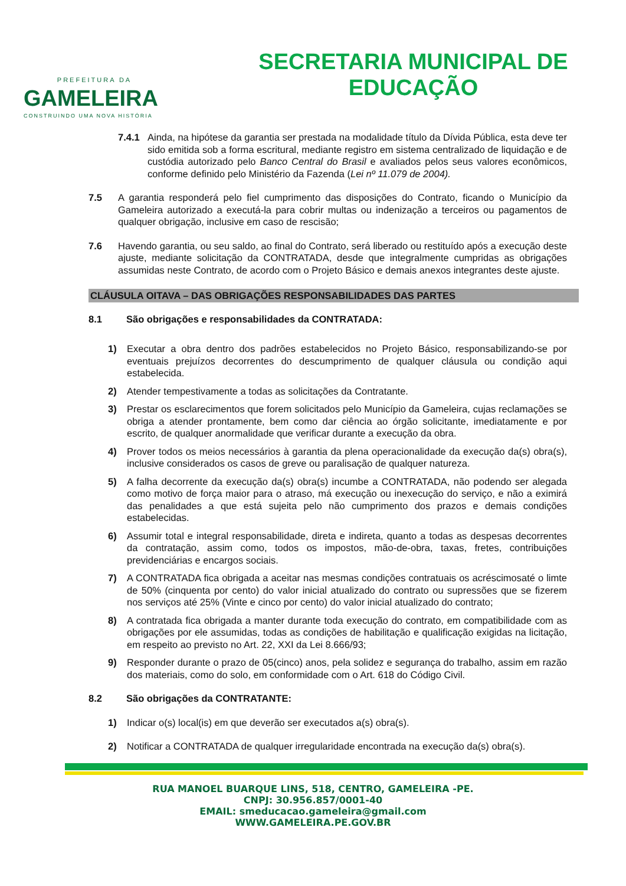PREFEITURA DA
GAMELEIRA
CONSTRUINDO UMA NOVA HISTÓRIA
SECRETARIA MUNICIPAL DE
EDUCAÇÃO
7.4.1 Ainda, na hipótese da garantia ser prestada na modalidade título da Dívida Pública, esta deve ter sido emitida sob a forma escritural, mediante registro em sistema centralizado de liquidação e de custódia autorizado pelo Banco Central do Brasil e avaliados pelos seus valores econômicos, conforme definido pelo Ministério da Fazenda (Lei nº 11.079 de 2004).
7.5 A garantia responderá pelo fiel cumprimento das disposições do Contrato, ficando o Município da Gameleira autorizado a executá-la para cobrir multas ou indenização a terceiros ou pagamentos de qualquer obrigação, inclusive em caso de rescisão;
7.6 Havendo garantia, ou seu saldo, ao final do Contrato, será liberado ou restituído após a execução deste ajuste, mediante solicitação da CONTRATADA, desde que integralmente cumpridas as obrigações assumidas neste Contrato, de acordo com o Projeto Básico e demais anexos integrantes deste ajuste.
CLÁUSULA OITAVA – DAS OBRIGAÇÕES RESPONSABILIDADES DAS PARTES
8.1 São obrigações e responsabilidades da CONTRATADA:
1) Executar a obra dentro dos padrões estabelecidos no Projeto Básico, responsabilizando-se por eventuais prejuízos decorrentes do descumprimento de qualquer cláusula ou condição aqui estabelecida.
2) Atender tempestivamente a todas as solicitações da Contratante.
3) Prestar os esclarecimentos que forem solicitados pelo Município da Gameleira, cujas reclamações se obriga a atender prontamente, bem como dar ciência ao órgão solicitante, imediatamente e por escrito, de qualquer anormalidade que verificar durante a execução da obra.
4) Prover todos os meios necessários à garantia da plena operacionalidade da execução da(s) obra(s), inclusive considerados os casos de greve ou paralisação de qualquer natureza.
5) A falha decorrente da execução da(s) obra(s) incumbe a CONTRATADA, não podendo ser alegada como motivo de força maior para o atraso, má execução ou inexecução do serviço, e não a eximirá das penalidades a que está sujeita pelo não cumprimento dos prazos e demais condições estabelecidas.
6) Assumir total e integral responsabilidade, direta e indireta, quanto a todas as despesas decorrentes da contratação, assim como, todos os impostos, mão-de-obra, taxas, fretes, contribuições previdenciárias e encargos sociais.
7) A CONTRATADA fica obrigada a aceitar nas mesmas condições contratuais os acréscimosaté o limte de 50% (cinquenta por cento) do valor inicial atualizado do contrato ou supressões que se fizerem nos serviços até 25% (Vinte e cinco por cento) do valor inicial atualizado do contrato;
8) A contratada fica obrigada a manter durante toda execução do contrato, em compatibilidade com as obrigações por ele assumidas, todas as condições de habilitação e qualificação exigidas na licitação, em respeito ao previsto no Art. 22, XXI da Lei 8.666/93;
9) Responder durante o prazo de 05(cinco) anos, pela solidez e segurança do trabalho, assim em razão dos materiais, como do solo, em conformidade com o Art. 618 do Código Civil.
8.2 São obrigações da CONTRATANTE:
1) Indicar o(s) local(is) em que deverão ser executados a(s) obra(s).
2) Notificar a CONTRATADA de qualquer irregularidade encontrada na execução da(s) obra(s).
RUA MANOEL BUARQUE LINS, 518, CENTRO, GAMELEIRA -PE.
CNPJ: 30.956.857/0001-40
EMAIL: smeducacao.gameleira@gmail.com
WWW.GAMELEIRA.PE.GOV.BR